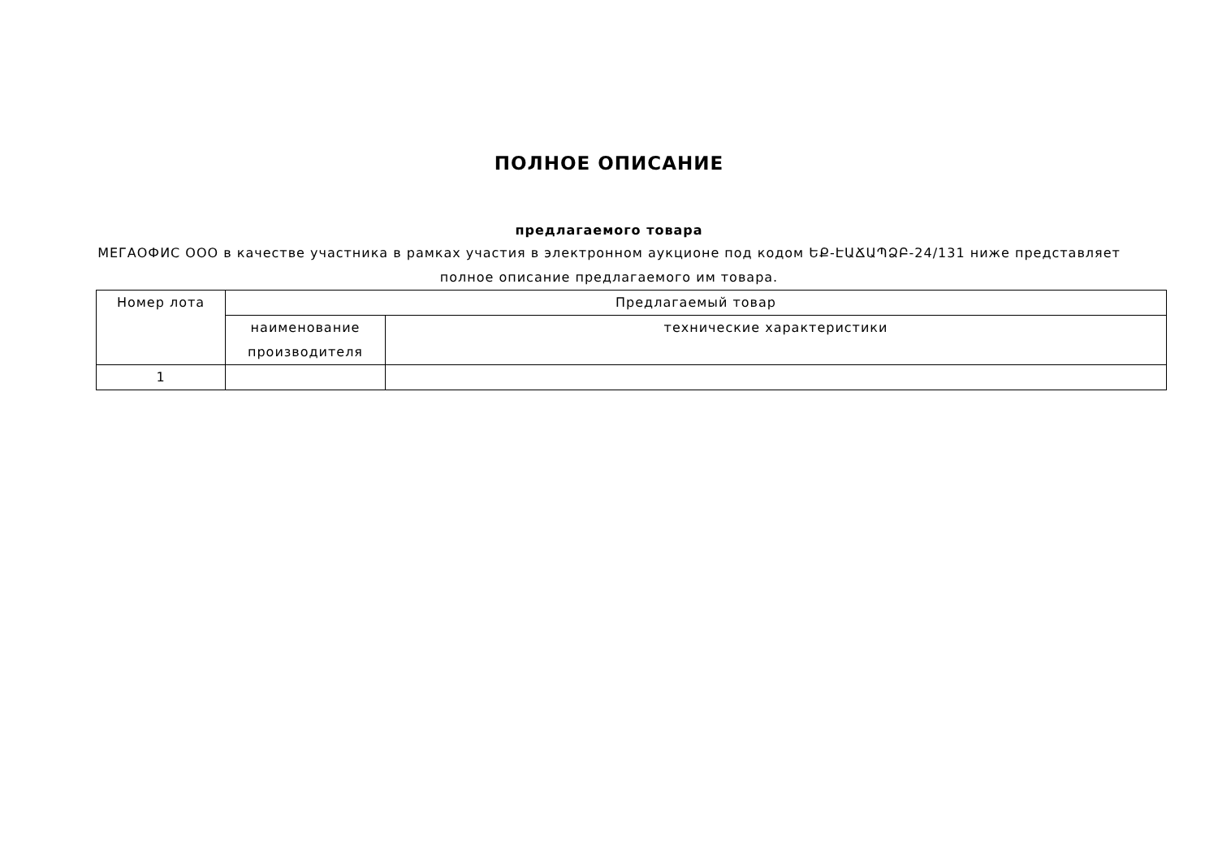ПОЛНОЕ ОПИСАНИЕ
предлагаемого товара
МЕГАОФИС ООО в качестве участника в рамках участия в электронном аукционе под кодом ԵՔ-ԷԱՃԱՊՁԲ-24/131 ниже представляет полное описание предлагаемого им товара.
| Номер лота | Предлагаемый товар | |
| --- | --- | --- |
| | наименование производителя | технические характеристики |
| 1 | | |